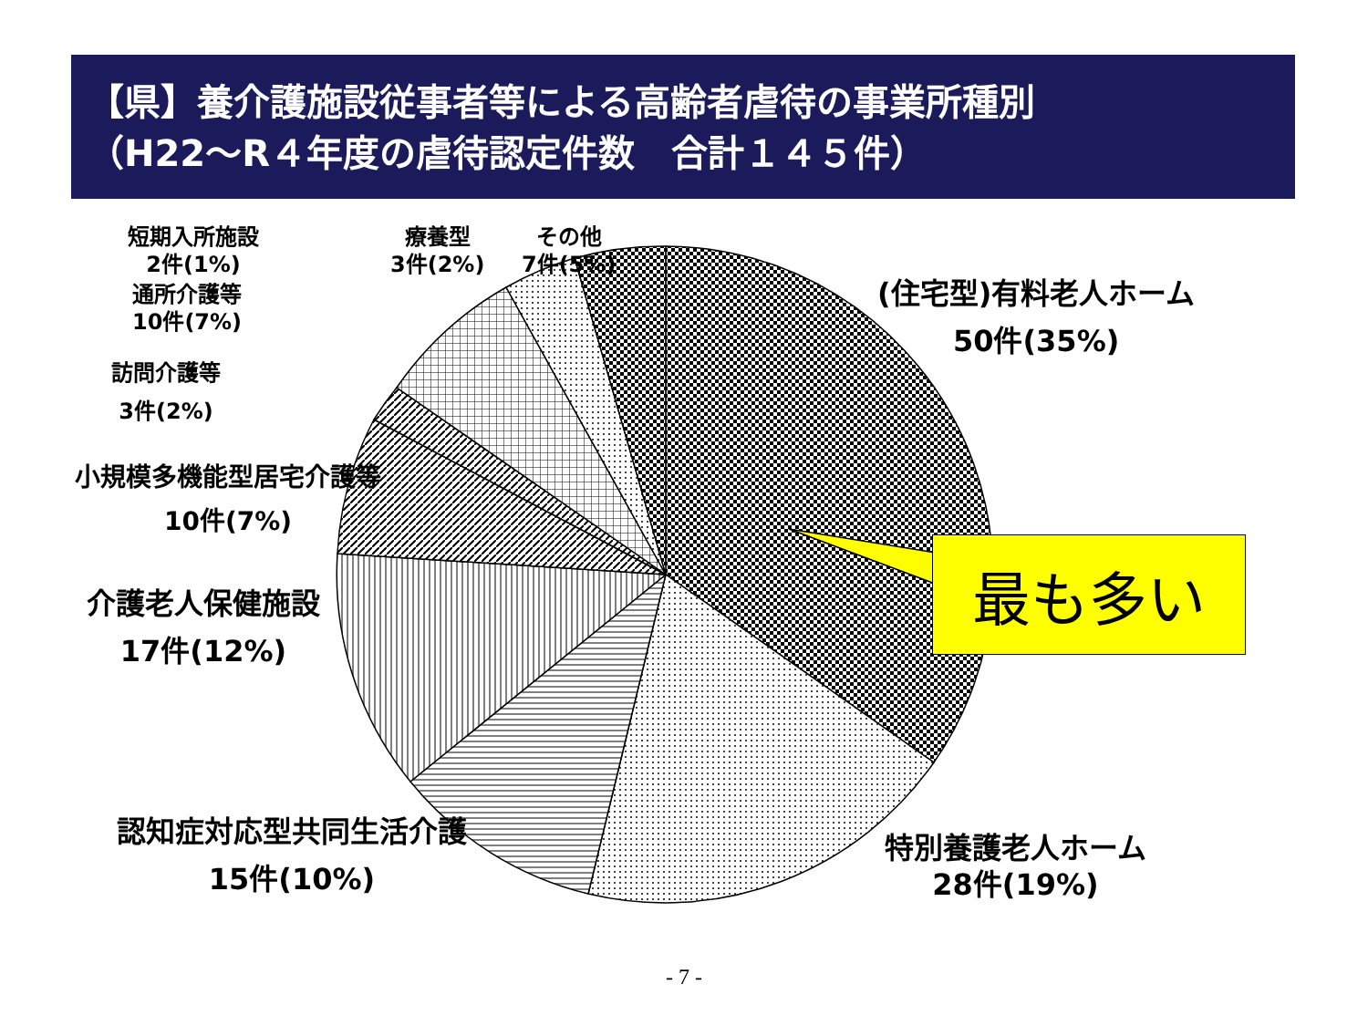【県】養介護施設従事者等による高齢者虐待の事業所種別
（H22～R４年度の虐待認定件数　合計１４５件）
最も多い
短期入所施設
2件(1%)
療養型
3件(2%)
その他
7件(5%)
通所介護等
10件(7%)
訪問介護等
3件(2%)
小規模多機能型居宅介護等
10件(7%)
介護老人保健施設
17件(12%)
認知症対応型共同生活介護
15件(10%)
(住宅型)有料老人ホーム
50件(35%)
特別養護老人ホーム
28件(19%)
- 7 -